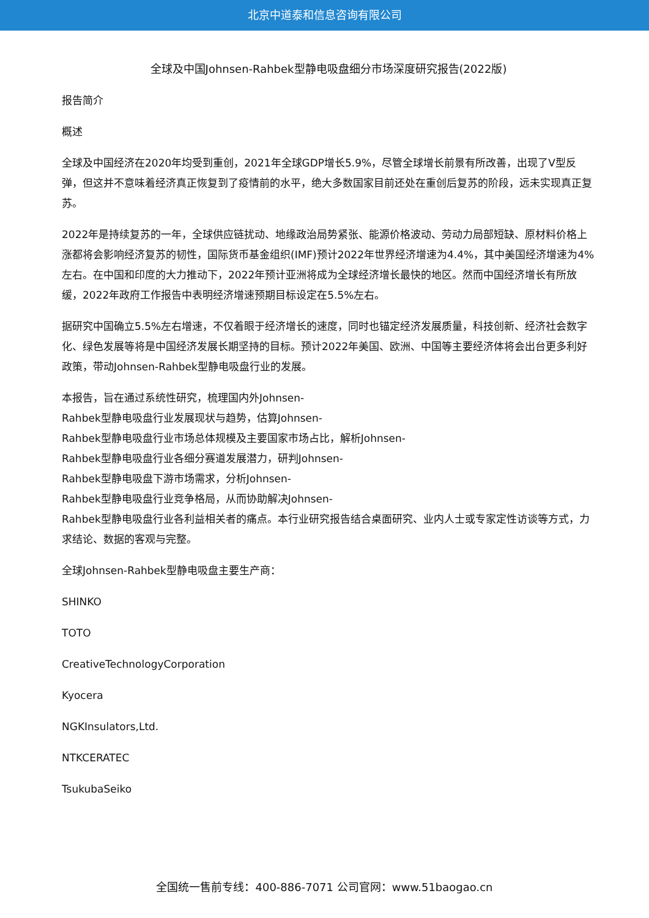北京中道泰和信息咨询有限公司
全球及中国Johnsen-Rahbek型静电吸盘细分市场深度研究报告(2022版)
报告简介
概述
全球及中国经济在2020年均受到重创，2021年全球GDP增长5.9%，尽管全球增长前景有所改善，出现了V型反弹，但这并不意味着经济真正恢复到了疫情前的水平，绝大多数国家目前还处在重创后复苏的阶段，远未实现真正复苏。
2022年是持续复苏的一年，全球供应链扰动、地缘政治局势紧张、能源价格波动、劳动力局部短缺、原材料价格上涨都将会影响经济复苏的韧性，国际货币基金组织(IMF)预计2022年世界经济增速为4.4%，其中美国经济增速为4%左右。在中国和印度的大力推动下，2022年预计亚洲将成为全球经济增长最快的地区。然而中国经济增长有所放缓，2022年政府工作报告中表明经济增速预期目标设定在5.5%左右。
据研究中国确立5.5%左右增速，不仅着眼于经济增长的速度，同时也锚定经济发展质量，科技创新、经济社会数字化、绿色发展等将是中国经济发展长期坚持的目标。预计2022年美国、欧洲、中国等主要经济体将会出台更多利好政策，带动Johnsen-Rahbek型静电吸盘行业的发展。
本报告，旨在通过系统性研究，梳理国内外Johnsen-
Rahbek型静电吸盘行业发展现状与趋势，估算Johnsen-
Rahbek型静电吸盘行业市场总体规模及主要国家市场占比，解析Johnsen-
Rahbek型静电吸盘行业各细分赛道发展潜力，研判Johnsen-
Rahbek型静电吸盘下游市场需求，分析Johnsen-
Rahbek型静电吸盘行业竞争格局，从而协助解决Johnsen-
Rahbek型静电吸盘行业各利益相关者的痛点。本行业研究报告结合桌面研究、业内人士或专家定性访谈等方式，力求结论、数据的客观与完整。
全球Johnsen-Rahbek型静电吸盘主要生产商：
SHINKO
TOTO
CreativeTechnologyCorporation
Kyocera
NGKInsulators,Ltd.
NTKCERATEC
TsukubaSeiko
全国统一售前专线：400-886-7071 公司官网：www.51baogao.cn